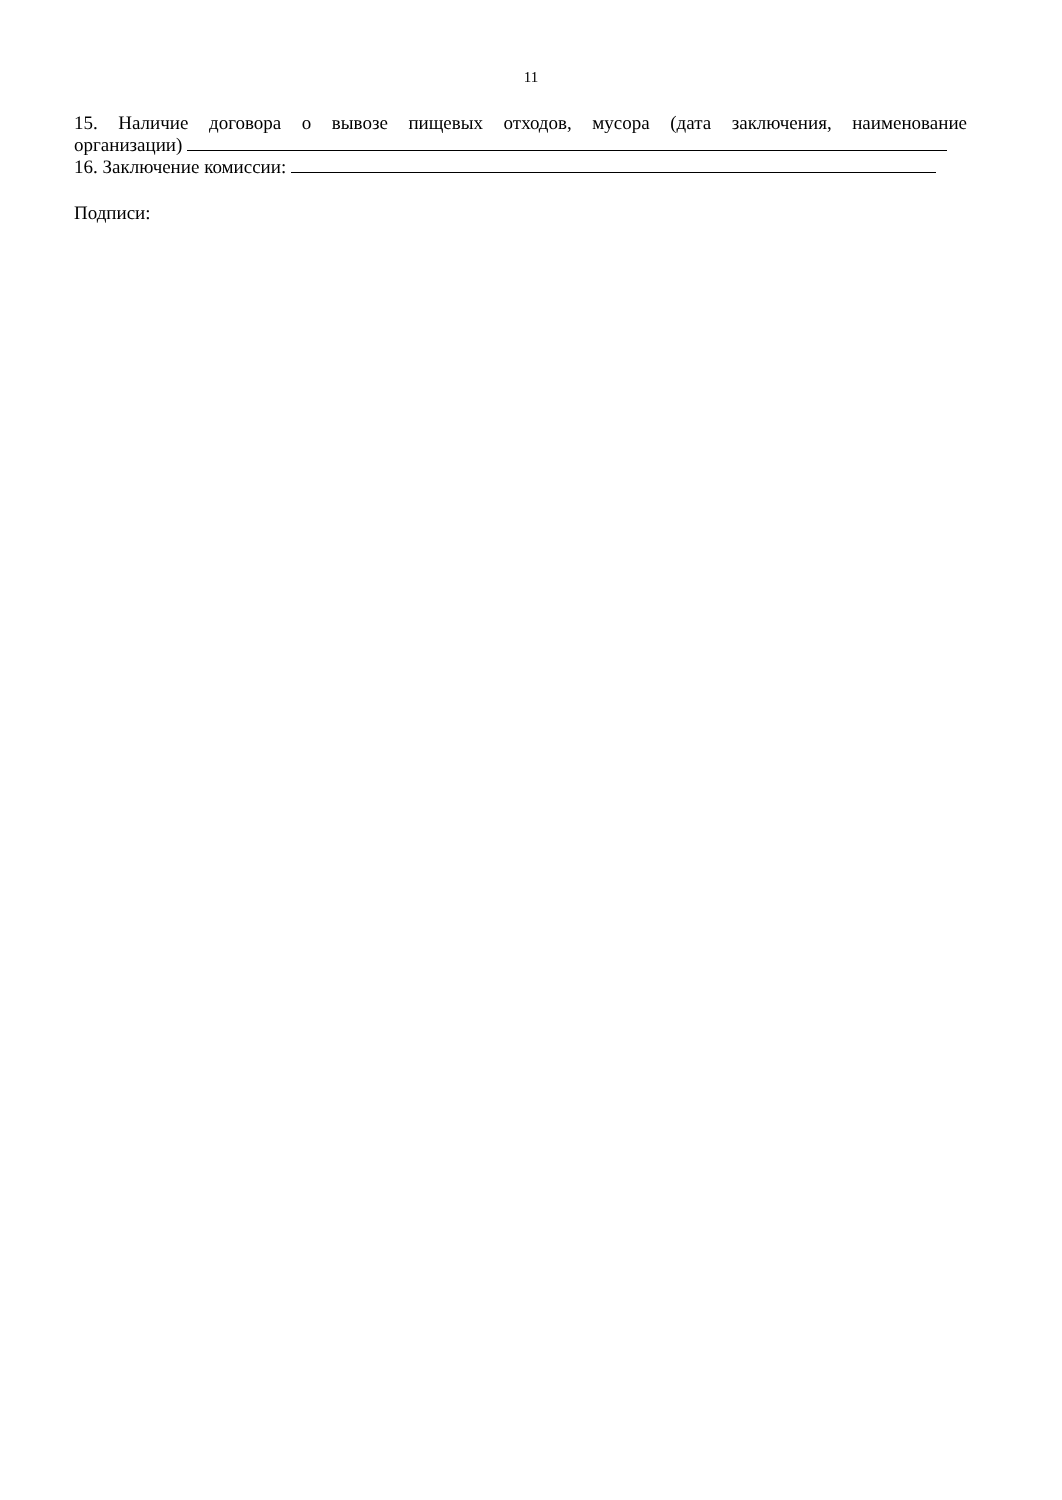11
15. Наличие договора о вывозе пищевых отходов, мусора (дата заключения, наименование
организации)
16. Заключение комиссии:
Подписи: